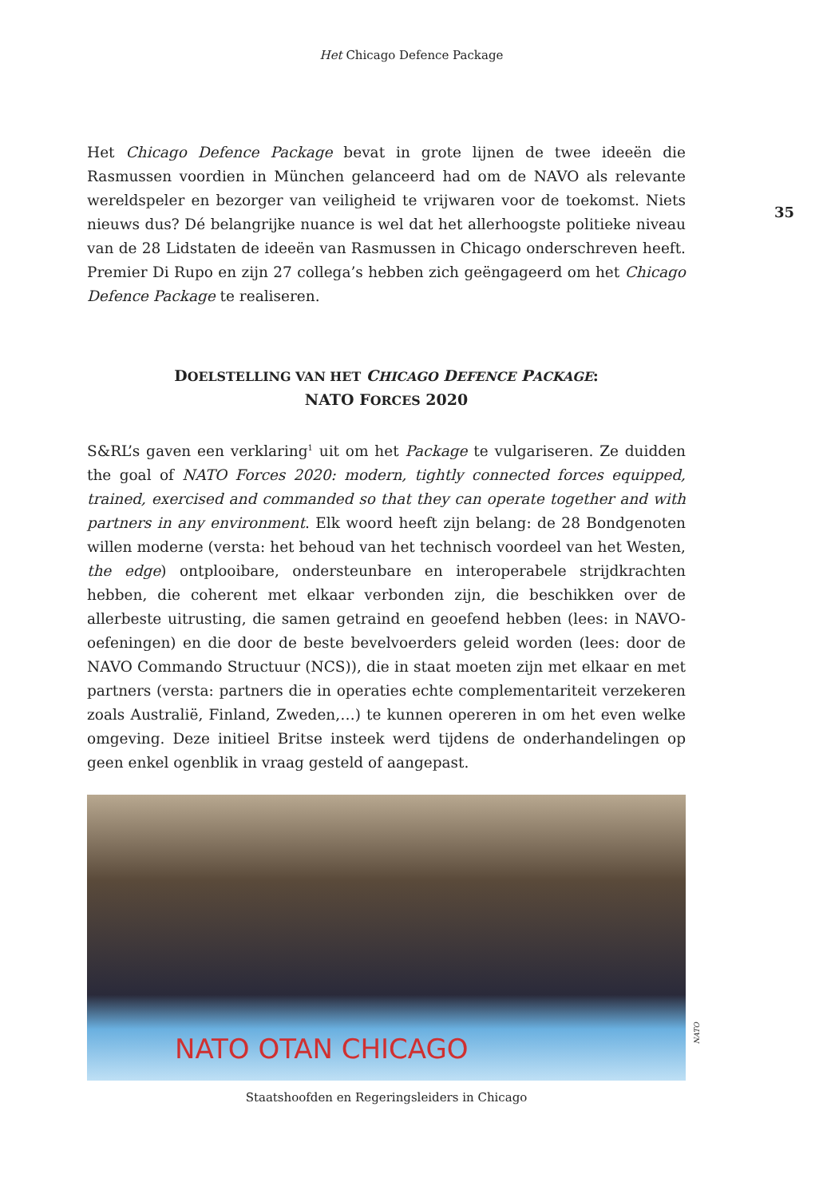Het Chicago Defence Package
35
Het Chicago Defence Package bevat in grote lijnen de twee ideeën die Rasmussen voordien in München gelanceerd had om de NAVO als relevante wereldspeler en bezorger van veiligheid te vrijwaren voor de toekomst. Niets nieuws dus? Dé belangrijke nuance is wel dat het allerhoogste politieke niveau van de 28 Lidstaten de ideeën van Rasmussen in Chicago onderschreven heeft. Premier Di Rupo en zijn 27 collega’s hebben zich geëngageerd om het Chicago Defence Package te realiseren.
DOELSTELLING VAN HET CHICAGO DEFENCE PACKAGE:
NATO FORCES 2020
S&RL’s gaven een verklaring<sup>1</sup> uit om het Package te vulgariseren. Ze duidden the goal of NATO Forces 2020: modern, tightly connected forces equipped, trained, exercised and commanded so that they can operate together and with partners in any environment. Elk woord heeft zijn belang: de 28 Bondgenoten willen moderne (versta: het behoud van het technisch voordeel van het Westen, the edge) ontplooibare, ondersteunbare en interoperabele strijdkrachten hebben, die coherent met elkaar verbonden zijn, die beschikken over de allerbeste uitrusting, die samen getraind en geoefend hebben (lees: in NAVO-oefeningen) en die door de beste bevelvoerders geleid worden (lees: door de NAVO Commando Structuur (NCS)), die in staat moeten zijn met elkaar en met partners (versta: partners die in operaties echte complementariteit verzekeren zoals Australië, Finland, Zweden,…) te kunnen opereren in om het even welke omgeving. Deze initieel Britse insteek werd tijdens de onderhandelingen op geen enkel ogenblik in vraag gesteld of aangepast.
NATO OTAN CHICAGO
NATO
Staatshoofden en Regeringsleiders in Chicago